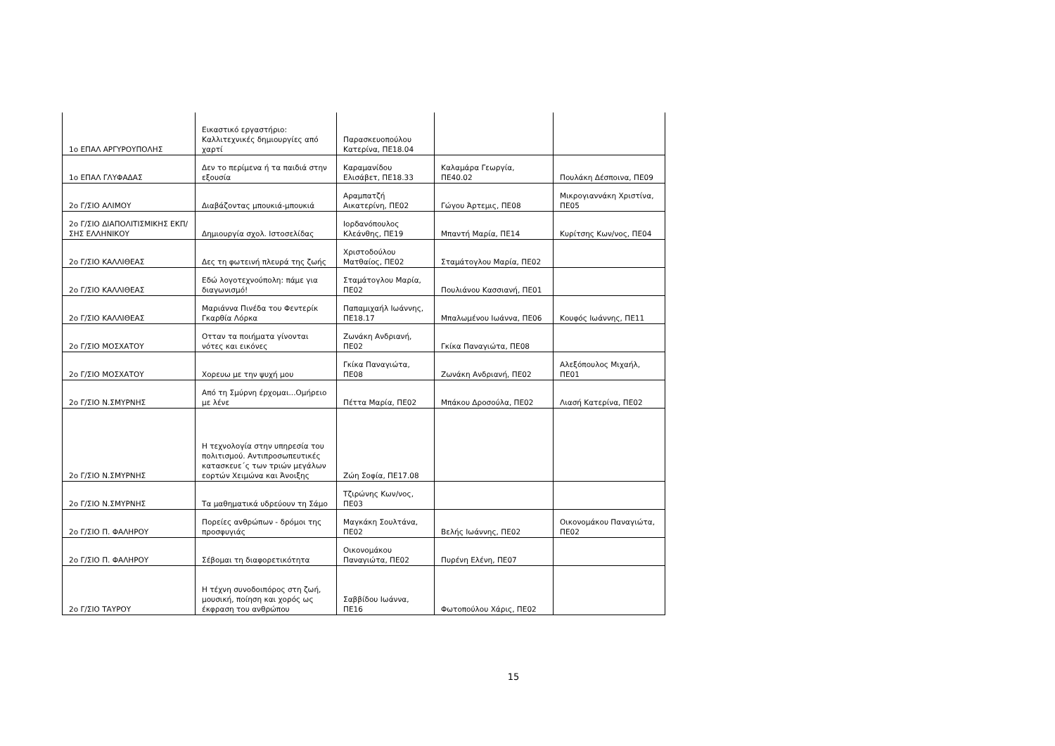| 1ο ΕΠΑΛ ΑΡΓΥΡΟΥΠΟΛΗΣ | Εικαστικό εργαστήριο: Καλλιτεχνικές δημιουργίες από χαρτί | Παρασκευοπούλου Κατερίνα, ΠΕ18.04 | | |
| 1ο ΕΠΑΛ ΓΛΥΦΑΔΑΣ | Δεν το περίμενα ή τα παιδιά στην εξουσία | Καραμανίδου Ελισάβετ, ΠΕ18.33 | Καλαμάρα Γεωργία, ΠΕ40.02 | Πουλάκη Δέσποινα, ΠΕ09 |
| 2ο Γ/ΣΙΟ ΑΛΙΜΟΥ | Διαβάζοντας μπουκιά-μπουκιά | Αραμπατζή Αικατερίνη, ΠΕ02 | Γώγου Άρτεμις, ΠΕ08 | Μικρογιαννάκη Χριστίνα, ΠΕ05 |
| 2ο Γ/ΣΙΟ ΔΙΑΠΟΛΙΤΙΣΜΙΚΗΣ ΕΚΠ/ΣΗΣ ΕΛΛΗΝΙΚΟΥ | Δημιουργία σχολ. Ιστοσελίδας | Ιορδανόπουλος Κλεάνθης, ΠΕ19 | Μπαντή Μαρία, ΠΕ14 | Κυρίτσης Κων/νος, ΠΕ04 |
| 2ο Γ/ΣΙΟ ΚΑΛΛΙΘΕΑΣ | Δες τη φωτεινή πλευρά της ζωής | Χριστοδούλου Ματθαίος, ΠΕ02 | Σταμάτογλου Μαρία, ΠΕ02 | |
| 2ο Γ/ΣΙΟ ΚΑΛΛΙΘΕΑΣ | Εδώ λογοτεχνούπολη: πάμε για διαγωνισμό! | Σταμάτογλου Μαρία, ΠΕ02 | Πουλιάνου Κασσιανή, ΠΕ01 | |
| 2ο Γ/ΣΙΟ ΚΑΛΛΙΘΕΑΣ | Μαριάννα Πινέδα του Φεντερίκ Γκαρθία Λόρκα | Παπαμιχαήλ Ιωάννης, ΠΕ18.17 | Μπαλωμένου Ιωάννα, ΠΕ06 | Κουφός Ιωάννης, ΠΕ11 |
| 2ο Γ/ΣΙΟ ΜΟΣΧΑΤΟΥ | Οτταν τα ποιήματα γίνονται νότες και εικόνες | Ζωνάκη Ανδριανή, ΠΕ02 | Γκίκα Παναγιώτα, ΠΕ08 | |
| 2ο Γ/ΣΙΟ ΜΟΣΧΑΤΟΥ | Χορευω με την ψυχή μου | Γκίκα Παναγιώτα, ΠΕ08 | Ζωνάκη Ανδριανή, ΠΕ02 | Αλεξόπουλος Μιχαήλ, ΠΕ01 |
| 2ο Γ/ΣΙΟ Ν.ΣΜΥΡΝΗΣ | Από τη Σμύρνη έρχομαι...Ομήρειο με λένε | Πέττα Μαρία, ΠΕ02 | Μπάκου Δροσούλα, ΠΕ02 | Λιασή Κατερίνα, ΠΕ02 |
| 2ο Γ/ΣΙΟ Ν.ΣΜΥΡΝΗΣ | Η τεχνολογία στην υπηρεσία του πολιτισμού. Αντιπροσωπευτικές κατασκευε΄ς των τριών μεγάλων εορτών Χειμώνα και Άνοιξης | Ζώη Σοφία, ΠΕ17.08 | | |
| 2ο Γ/ΣΙΟ Ν.ΣΜΥΡΝΗΣ | Τα μαθηματικά υδρεύουν τη Σάμο | Τζιρώνης Κων/νος, ΠΕ03 | | |
| 2ο Γ/ΣΙΟ Π. ΦΑΛΗΡΟΥ | Πορείες ανθρώπων - δρόμοι της προσφυγιάς | Μαγκάκη Σουλτάνα, ΠΕ02 | Βελής Ιωάννης, ΠΕ02 | Οικονομάκου Παναγιώτα, ΠΕ02 |
| 2ο Γ/ΣΙΟ Π. ΦΑΛΗΡΟΥ | Σέβομαι τη διαφορετικότητα | Οικονομάκου Παναγιώτα, ΠΕ02 | Πυρένη Ελένη, ΠΕ07 | |
| 2ο Γ/ΣΙΟ ΤΑΥΡΟΥ | Η τέχνη συνοδοιπόρος στη ζωή, μουσική, ποίηση και χορός ως έκφραση του ανθρώπου | Σαββίδου Ιωάννα, ΠΕ16 | Φωτοπούλου Χάρις, ΠΕ02 | |
15